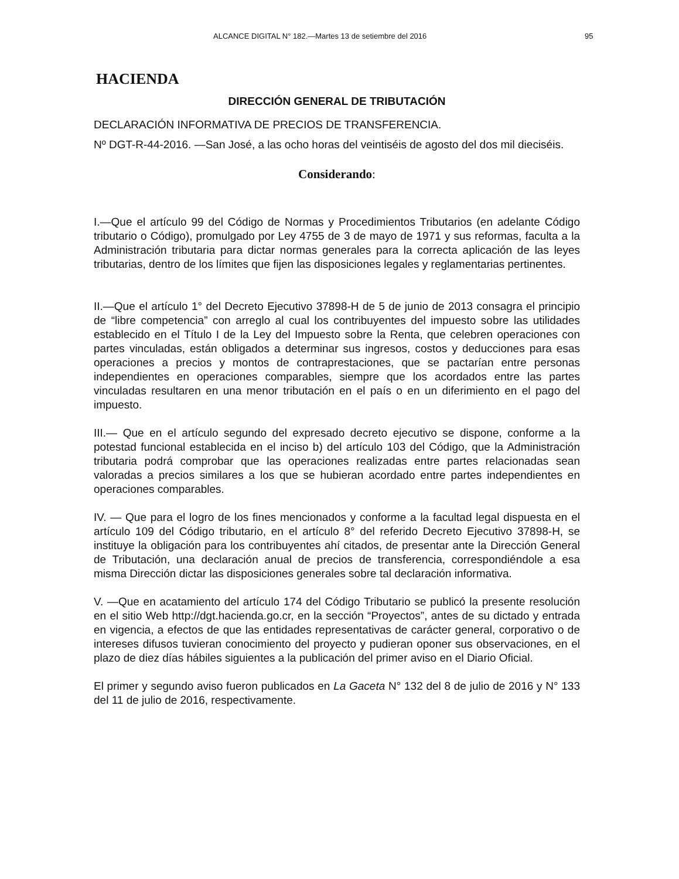ALCANCE DIGITAL N° 182.—Martes 13 de setiembre del 2016 95
HACIENDA
DIRECCIÓN GENERAL DE TRIBUTACIÓN
DECLARACIÓN INFORMATIVA DE PRECIOS DE TRANSFERENCIA.
Nº DGT-R-44-2016. —San José, a las ocho horas del veintiséis de agosto del dos mil dieciséis.
Considerando:
I.—Que el artículo 99 del Código de Normas y Procedimientos Tributarios (en adelante Código tributario o Código), promulgado por Ley 4755 de 3 de mayo de 1971 y sus reformas, faculta a la Administración tributaria para dictar normas generales para la correcta aplicación de las leyes tributarias, dentro de los límites que fijen las disposiciones legales y reglamentarias pertinentes.
II.—Que el artículo 1° del Decreto Ejecutivo 37898-H de 5 de junio de 2013 consagra el principio de “libre competencia” con arreglo al cual los contribuyentes del impuesto sobre las utilidades establecido en el Título I de la Ley del Impuesto sobre la Renta, que celebren operaciones con partes vinculadas, están obligados a determinar sus ingresos, costos y deducciones para esas operaciones a precios y montos de contraprestaciones, que se pactarían entre personas independientes en operaciones comparables, siempre que los acordados entre las partes vinculadas resultaren en una menor tributación en el país o en un diferimiento en el pago del impuesto.
III.— Que en el artículo segundo del expresado decreto ejecutivo se dispone, conforme a la potestad funcional establecida en el inciso b) del artículo 103 del Código, que la Administración tributaria podrá comprobar que las operaciones realizadas entre partes relacionadas sean valoradas a precios similares a los que se hubieran acordado entre partes independientes en operaciones comparables.
IV. — Que para el logro de los fines mencionados y conforme a la facultad legal dispuesta en el artículo 109 del Código tributario, en el artículo 8° del referido Decreto Ejecutivo 37898-H, se instituye la obligación para los contribuyentes ahí citados, de presentar ante la Dirección General de Tributación, una declaración anual de precios de transferencia, correspondiéndole a esa misma Dirección dictar las disposiciones generales sobre tal declaración informativa.
V. —Que en acatamiento del artículo 174 del Código Tributario se publicó la presente resolución en el sitio Web http://dgt.hacienda.go.cr, en la sección “Proyectos”, antes de su dictado y entrada en vigencia, a efectos de que las entidades representativas de carácter general, corporativo o de intereses difusos tuvieran conocimiento del proyecto y pudieran oponer sus observaciones, en el plazo de diez días hábiles siguientes a la publicación del primer aviso en el Diario Oficial.
El primer y segundo aviso fueron publicados en La Gaceta N° 132 del 8 de julio de 2016 y N° 133 del 11 de julio de 2016, respectivamente.